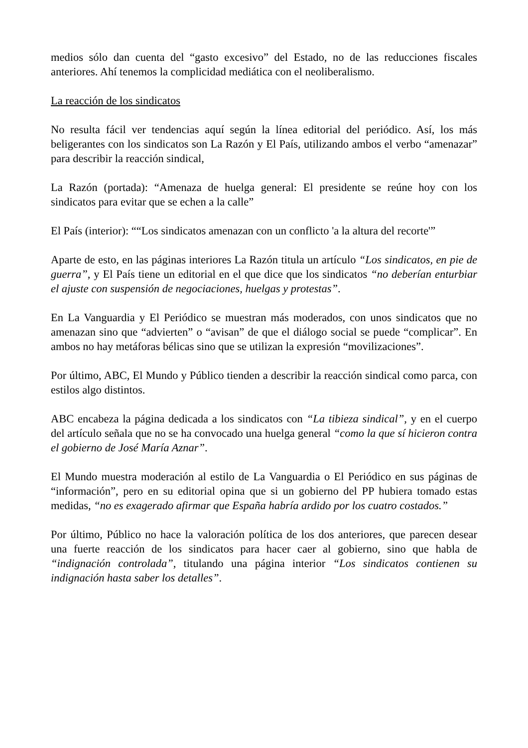medios sólo dan cuenta del “gasto excesivo” del Estado, no de las reducciones fiscales anteriores. Ahí tenemos la complicidad mediática con el neoliberalismo.
La reacción de los sindicatos
No resulta fácil ver tendencias aquí según la línea editorial del periódico. Así, los más beligerantes con los sindicatos son La Razón y El País, utilizando ambos el verbo “amenazar” para describir la reacción sindical,
La Razón (portada): “Amenaza de huelga general: El presidente se reúne hoy con los sindicatos para evitar que se echen a la calle”
El País (interior): ““Los sindicatos amenazan con un conflicto 'a la altura del recorte'”
Aparte de esto, en las páginas interiores La Razón titula un artículo “Los sindicatos, en pie de guerra”, y El País tiene un editorial en el que dice que los sindicatos “no deberían enturbiar el ajuste con suspensión de negociaciones, huelgas y protestas”.
En La Vanguardia y El Periódico se muestran más moderados, con unos sindicatos que no amenazan sino que “advierten” o “avisan” de que el diálogo social se puede “complicar”. En ambos no hay metáforas bélicas sino que se utilizan la expresión “movilizaciones”.
Por último, ABC, El Mundo y Público tienden a describir la reacción sindical como parca, con estilos algo distintos.
ABC encabeza la página dedicada a los sindicatos con “La tibieza sindical”, y en el cuerpo del artículo señala que no se ha convocado una huelga general “como la que sí hicieron contra el gobierno de José María Aznar”.
El Mundo muestra moderación al estilo de La Vanguardia o El Periódico en sus páginas de “información”, pero en su editorial opina que si un gobierno del PP hubiera tomado estas medidas, “no es exagerado afirmar que España habría ardido por los cuatro costados.”
Por último, Público no hace la valoración política de los dos anteriores, que parecen desear una fuerte reacción de los sindicatos para hacer caer al gobierno, sino que habla de “indignación controlada”, titulando una página interior “Los sindicatos contienen su indignación hasta saber los detalles”.